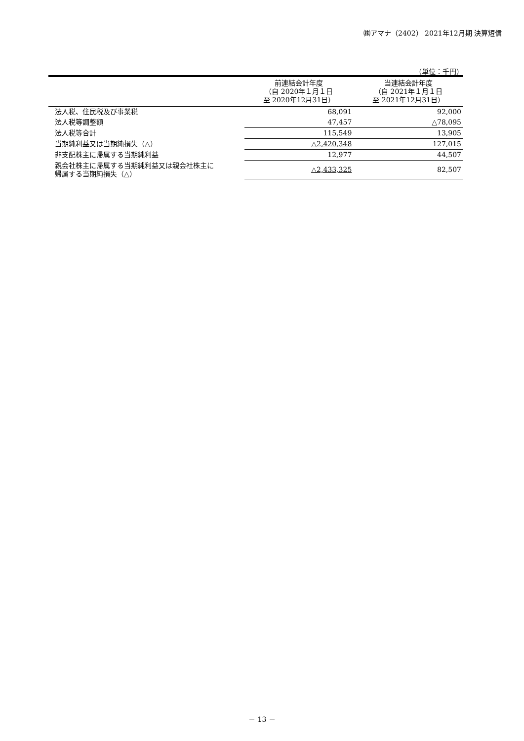㈱アマナ（2402） 2021年12月期 決算短信
（単位：千円）
| | 前連結会計年度 （自 2020年１月１日 至 2020年12月31日） | 当連結会計年度 （自 2021年１月１日 至 2021年12月31日） |
| --- | --- | --- |
| 法人税、住民税及び事業税 | 68,091 | 92,000 |
| 法人税等調整額 | 47,457 | △78,095 |
| 法人税等合計 | 115,549 | 13,905 |
| 当期純利益又は当期純損失（△） | △2,420,348 | 127,015 |
| 非支配株主に帰属する当期純利益 | 12,977 | 44,507 |
| 親会社株主に帰属する当期純利益又は親会社株主に 帰属する当期純損失（△） | △2,433,325 | 82,507 |
－ 13 －